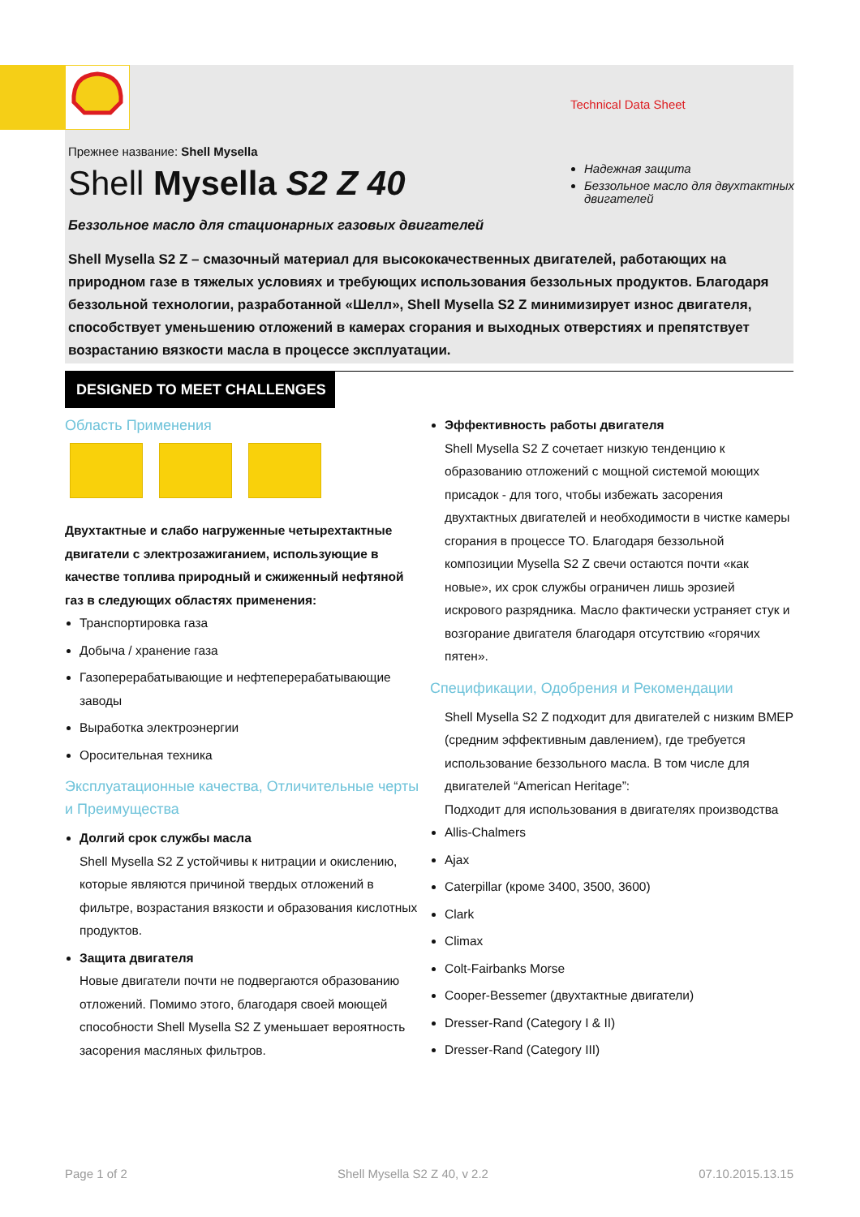Technical Data Sheet
Прежнее название: Shell Mysella
Shell Mysella S2 Z 40
Надежная защита
Беззольное масло для двухтактных двигателей
Беззольное масло для стационарных газовых двигателей
Shell Mysella S2 Z – смазочный материал для высококачественных двигателей, работающих на природном газе в тяжелых условиях и требующих использования беззольных продуктов. Благодаря беззольной технологии, разработанной «Шелл», Shell Mysella S2 Z минимизирует износ двигателя, способствует уменьшению отложений в камерах сгорания и выходных отверстиях и препятствует возрастанию вязкости масла в процессе эксплуатации.
DESIGNED TO MEET CHALLENGES
Область Применения
Двухтактные и слабо нагруженные четырехтактные двигатели с электрозажиганием, использующие в качестве топлива природный и сжиженный нефтяной газ в следующих областях применения:
Транспортировка газа
Добыча / хранение газа
Газоперерабатывающие и нефтеперерабатывающие заводы
Выработка электроэнергии
Оросительная техника
Эксплуатационные качества, Отличительные черты и Преимущества
Долгий срок службы масла
Shell Mysella S2 Z устойчивы к нитрации и окислению, которые являются причиной твердых отложений в фильтре, возрастания вязкости и образования кислотных продуктов.
Защита двигателя
Новые двигатели почти не подвергаются образованию отложений. Помимо этого, благодаря своей моющей способности Shell Mysella S2 Z уменьшает вероятность засорения масляных фильтров.
Эффективность работы двигателя
Shell Mysella S2 Z сочетает низкую тенденцию к образованию отложений с мощной системой моющих присадок - для того, чтобы избежать засорения двухтактных двигателей и необходимости в чистке камеры сгорания в процессе ТО. Благодаря беззольной композиции Mysella S2 Z свечи остаются почти «как новые», их срок службы ограничен лишь эрозией искрового разрядника. Масло фактически устраняет стук и возгорание двигателя благодаря отсутствию «горячих пятен».
Спецификации, Одобрения и Рекомендации
Shell Mysella S2 Z подходит для двигателей с низким BMEP (средним эффективным давлением), где требуется использование беззольного масла. В том числе для двигателей “American Heritage”:
Подходит для использования в двигателях производства
Allis-Chalmers
Ajax
Caterpillar (кроме 3400, 3500, 3600)
Clark
Climax
Colt-Fairbanks Morse
Cooper-Bessemer (двухтактные двигатели)
Dresser-Rand (Category I & II)
Dresser-Rand (Category III)
Page 1 of 2 Shell Mysella S2 Z 40, v 2.2 07.10.2015.13.15